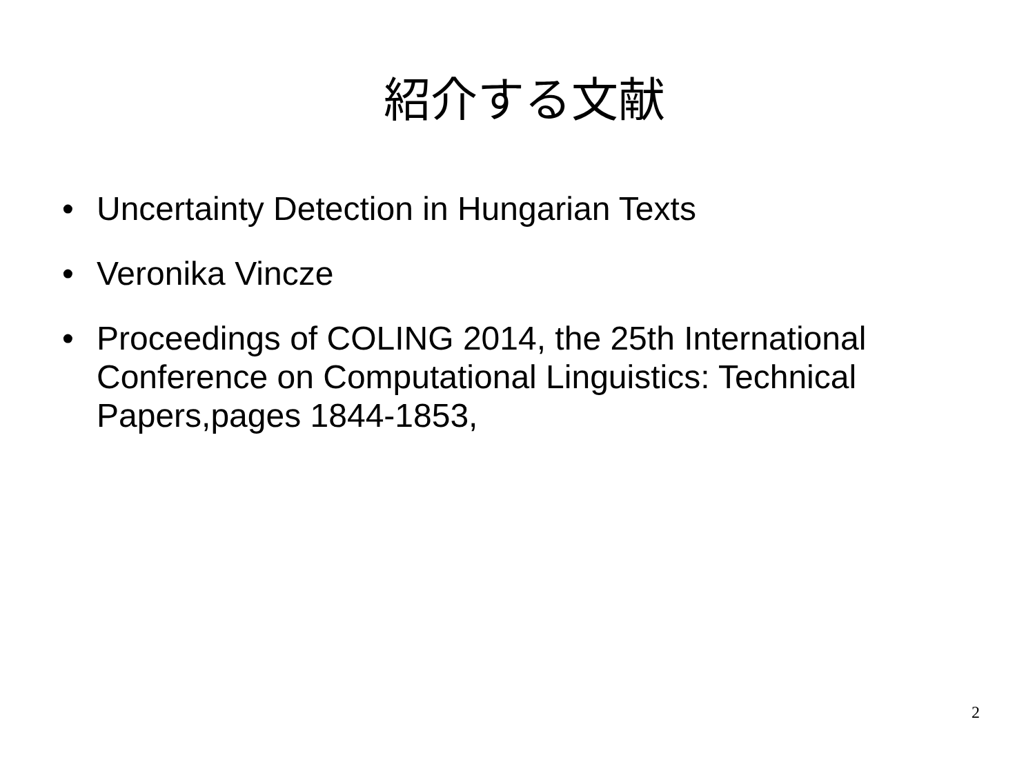紹介する文献
• Uncertainty Detection in Hungarian Texts
• Veronika Vincze
• Proceedings of COLING 2014, the 25th International Conference on Computational Linguistics: Technical Papers,pages 1844-1853,
2